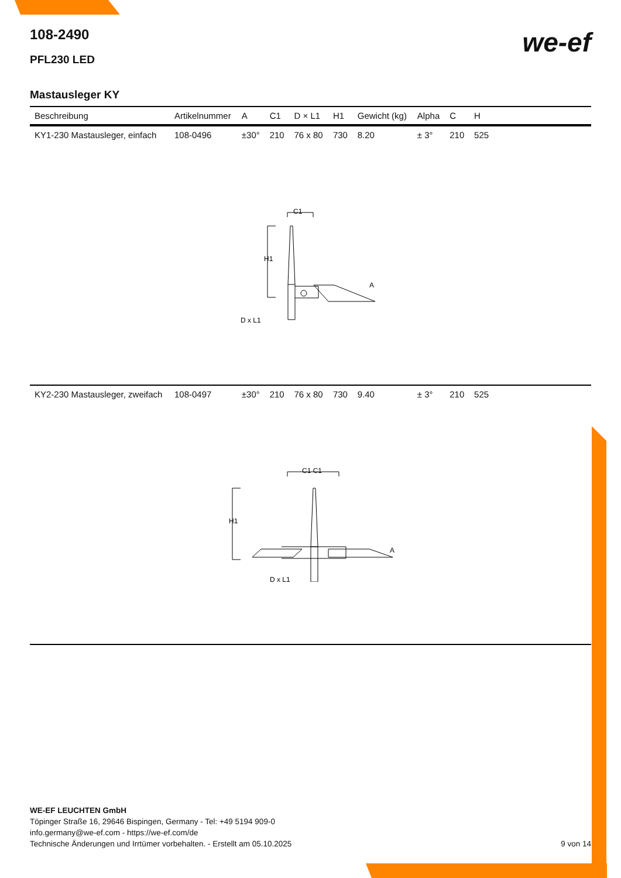we-ef
108-2490
PFL230 LED
Mastausleger KY
| Beschreibung | Artikelnummer | A | C1 | D × L1 | H1 | Gewicht (kg) | Alpha | C | H | |
| --- | --- | --- | --- | --- | --- | --- | --- | --- | --- | --- |
| KY1-230 Mastausleger, einfach | 108-0496 | ±30° | 210 | 76 x 80 | 730 | 8.20 | ± 3° | 210 | 525 | |
| C1 H1 A D x L1 | | | | | | | | | | |
| KY2-230 Mastausleger, zweifach | 108-0497 | ±30° | 210 | 76 x 80 | 730 | 9.40 | ± 3° | 210 | 525 | |
| C1 C1 H1 A D x L1 | | | | | | | | | | |
WE-EF LEUCHTEN GmbH
Töpinger Straße 16, 29646 Bispingen, Germany - Tel: +49 5194 909-0
info.germany@we-ef.com - https://we-ef.com/de
Technische Änderungen und Irrtümer vorbehalten. - Erstellt am 05.10.2025 9 von 14